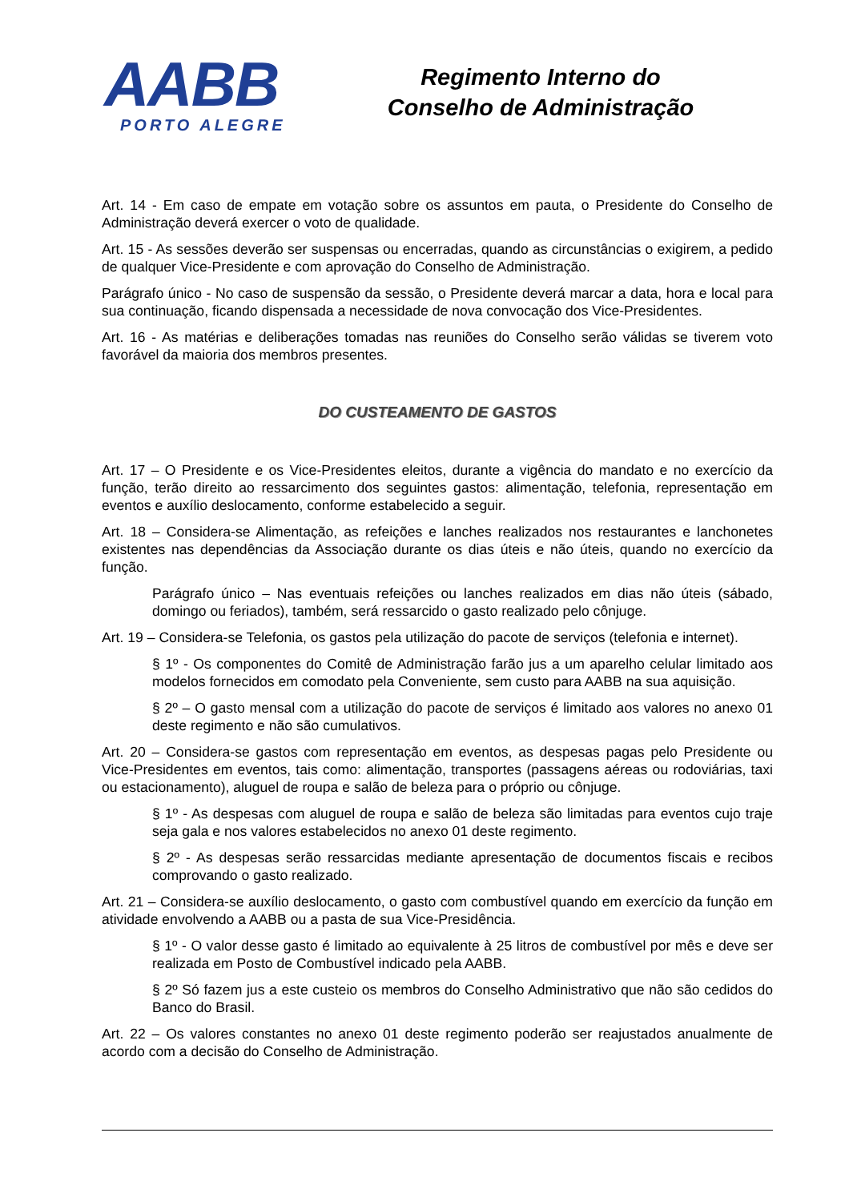AABB
PORTO ALEGRE
Regimento Interno do
Conselho de Administração
Art. 14 - Em caso de empate em votação sobre os assuntos em pauta, o Presidente do Conselho de Administração deverá exercer o voto de qualidade.
Art. 15 - As sessões deverão ser suspensas ou encerradas, quando as circunstâncias o exigirem, a pedido de qualquer Vice-Presidente e com aprovação do Conselho de Administração.
Parágrafo único - No caso de suspensão da sessão, o Presidente deverá marcar a data, hora e local para sua continuação, ficando dispensada a necessidade de nova convocação dos Vice-Presidentes.
Art. 16 - As matérias e deliberações tomadas nas reuniões do Conselho serão válidas se tiverem voto favorável da maioria dos membros presentes.
DO CUSTEAMENTO DE GASTOS
Art. 17 – O Presidente e os Vice-Presidentes eleitos, durante a vigência do mandato e no exercício da função, terão direito ao ressarcimento dos seguintes gastos: alimentação, telefonia, representação em eventos e auxílio deslocamento, conforme estabelecido a seguir.
Art. 18 – Considera-se Alimentação, as refeições e lanches realizados nos restaurantes e lanchonetes existentes nas dependências da Associação durante os dias úteis e não úteis, quando no exercício da função.
Parágrafo único – Nas eventuais refeições ou lanches realizados em dias não úteis (sábado, domingo ou feriados), também, será ressarcido o gasto realizado pelo cônjuge.
Art. 19 – Considera-se Telefonia, os gastos pela utilização do pacote de serviços (telefonia e internet).
§ 1º - Os componentes do Comitê de Administração farão jus a um aparelho celular limitado aos modelos fornecidos em comodato pela Conveniente, sem custo para AABB na sua aquisição.
§ 2º – O gasto mensal com a utilização do pacote de serviços é limitado aos valores no anexo 01 deste regimento e não são cumulativos.
Art. 20 – Considera-se gastos com representação em eventos, as despesas pagas pelo Presidente ou Vice-Presidentes em eventos, tais como: alimentação, transportes (passagens aéreas ou rodoviárias, taxi ou estacionamento), aluguel de roupa e salão de beleza para o próprio ou cônjuge.
§ 1º - As despesas com aluguel de roupa e salão de beleza são limitadas para eventos cujo traje seja gala e nos valores estabelecidos no anexo 01 deste regimento.
§ 2º - As despesas serão ressarcidas mediante apresentação de documentos fiscais e recibos comprovando o gasto realizado.
Art. 21 – Considera-se auxílio deslocamento, o gasto com combustível quando em exercício da função em atividade envolvendo a AABB ou a pasta de sua Vice-Presidência.
§ 1º - O valor desse gasto é limitado ao equivalente à 25 litros de combustível por mês e deve ser realizada em Posto de Combustível indicado pela AABB.
§ 2º Só fazem jus a este custeio os membros do Conselho Administrativo que não são cedidos do Banco do Brasil.
Art. 22 – Os valores constantes no anexo 01 deste regimento poderão ser reajustados anualmente de acordo com a decisão do Conselho de Administração.